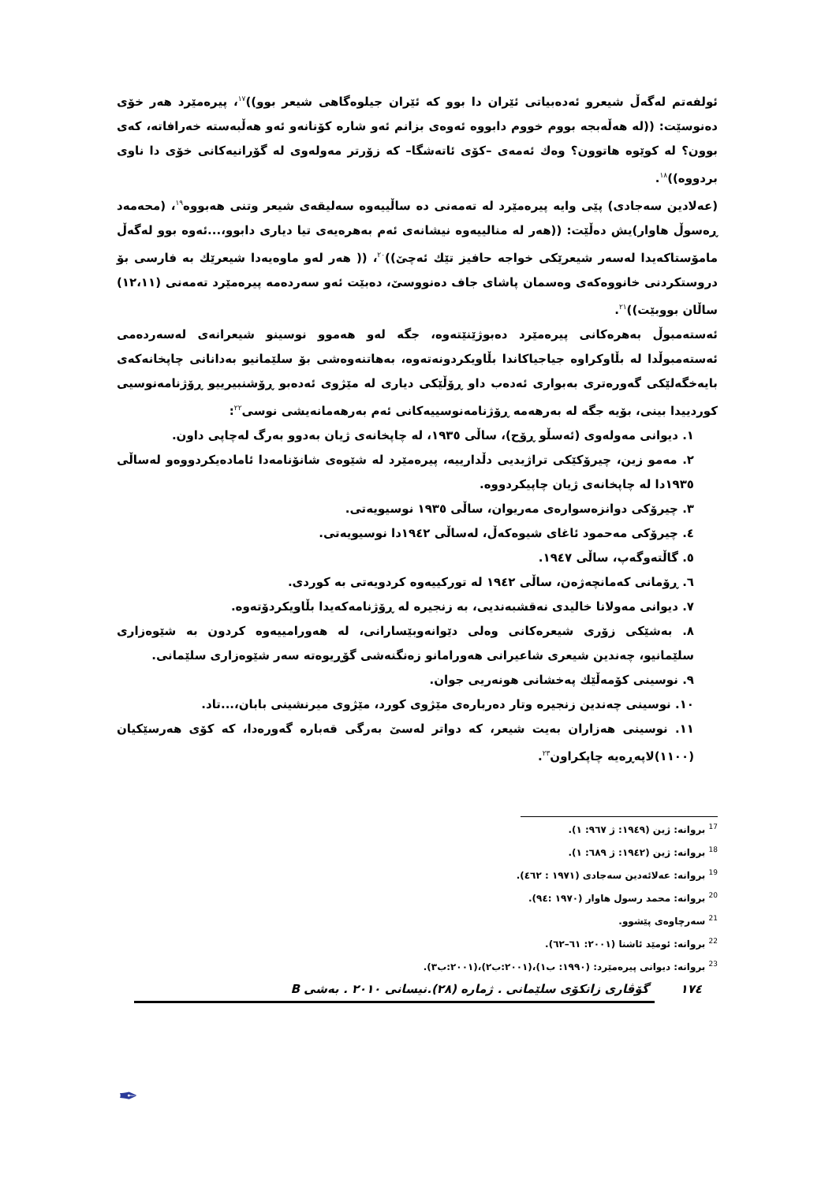ئولفەتم لەگەڵ شیعرو ئەدەبیاتی ئێران دا بوو کە ئێران جیلوەگاهی شیعر بوو))<sup>١٧</sup>، پیرەمێرد هەر خۆی دەنوسێت: ((لە هەڵەبجە بووم خووم دابووە ئەوەی بزانم ئەو شارە کۆنانەو ئەو هەڵبەستە خەرافاتە، کەی بوون؟ لە کوێوە هاتوون؟ وەك ئەمەی –کۆی ئاتەشگا– کە زۆرتر مەولەوی لە گۆرانیەکانی خۆی دا ناوی بردووە))<sup>١٨</sup>.
(عەلادین سەجادی) پێی وایە پیرەمێرد لە تەمەنی دە ساڵییەوە سەلیقەی شیعر وتنی هەبووە<sup>١٩</sup>، (محەمەد ڕەسوڵ هاوار)یش دەڵێت: ((هەر لە منالییەوە نیشانەی ئەم بەهرەیەی تیا دیاری دابوو،...ئەوە بوو لەگەڵ مامۆستاکەیدا لەسەر شیعرێکی خواجە حافیز تێك ئەچێ))<sup>٢٠</sup>، (( هەر لەو ماوەیەدا شیعرێك بە فارسی بۆ دروستکردنی خانووەکەی وەسمان پاشای جاف دەنووسێ، دەبێت ئەو سەردەمە پیرەمێرد تەمەنی (١٢،١١) ساڵان بووبێت))<sup>٢١</sup>.
ئەستەمبوڵ بەهرەکانی پیرەمێرد دەبوژێنێتەوە، جگە لەو هەموو نوسینو شیعرانەی لەسەردەمی ئەستەمبوڵدا لە بڵاوکراوە جیاجیاکاندا بڵاویکردونەتەوە، بەهاتنەوەشی بۆ سلێمانیو بەدانانی چاپخانەکەی بایەخگەلێکی گەورەتری بەبواری ئەدەب داو ڕۆڵێکی دیاری لە مێژوی ئەدەبو ڕۆشنبیرییو ڕۆژنامەنوسیی کوردییدا بینی، بۆیە جگە لە بەرهەمە ڕۆژنامەنوسییەکانی ئەم بەرهەمانەیشی نوسی<sup>٢٢</sup>:
١. دیوانی مەولەوی (ئەسڵو ڕۆح)، ساڵی ١٩٣٥، لە چاپخانەی ژیان بەدوو بەرگ لەچاپی داون.
٢. مەمو زین، چیرۆکێکی تراژیدیی دڵدارییە، پیرەمێرد لە شێوەی شانۆنامەدا ئامادەیکردووەو لەساڵی ١٩٣٥دا لە چاپخانەی ژیان چاپیکردووە.
٣. چیرۆکی دوانزەسوارەی مەریوان، ساڵی ١٩٣٥ نوسیویەتی.
٤. چیرۆکی مەحمود ئاغای شیوەکەڵ، لەساڵی ١٩٤٢دا نوسیویەتی.
٥. گاڵتەوگەپ، ساڵی ١٩٤٧.
٦. ڕۆمانی کەمانچەژەن، ساڵی ١٩٤٢ لە تورکییەوە کردویەتی بە کوردی.
٧. دیوانی مەولانا خالیدی نەقشبەندیی، بە زنجیرە لە ڕۆژنامەکەیدا بڵاویکردۆتەوە.
٨. بەشێکی زۆری شیعرەکانی وەلی دێوانەوبێسارانی، لە هەورامییەوە کردون بە شێوەزاری سلێمانیو، چەندین شیعری شاعیرانی هەورامانو زەنگنەشی گۆڕیوەتە سەر شێوەزاری سلێمانی.
٩. نوسینی کۆمەڵێك پەخشانی هونەریی جوان.
١٠. نوسینی چەندین زنجیرە وتار دەربارەی مێژوی کورد، مێژوی میرنشینی بابان،...تاد.
١١. نوسینی هەزاران بەیت شیعر، کە دواتر لەسێ بەرگی قەبارە گەورەدا، کە کۆی هەرسێکیان (١١٠٠)لاپەڕەیە چاپکراون<sup>٢٣</sup>.
<sup>17</sup> بروانە: ژین (١٩٤٩: ژ ٩٦٧: ١).
<sup>18</sup> بروانە: ژین (١٩٤٢: ژ ٦٨٩: ١).
<sup>19</sup> بروانە: عەلائەدین سەجادی (١٩٧١ : ٤٦٢).
<sup>20</sup> بروانە: محمد رسول هاوار (١٩٧٠ :٩٤).
<sup>21</sup> سەرچاوەی پێشوو.
<sup>22</sup> بروانە: ئومێد ئاشنا (٢٠٠١: ٦١–٦٢).
<sup>23</sup> بروانە: دیوانی پیرەمێرد: (١٩٩٠: ب١)،(٢٠٠١:ب٢)،(٢٠٠١:ب٣).
١٧٤ گۆڤاری زانکۆی سلێمانی . ژمارە (٢٨).نیسانی ٢٠١٠ . بەشی B
✒